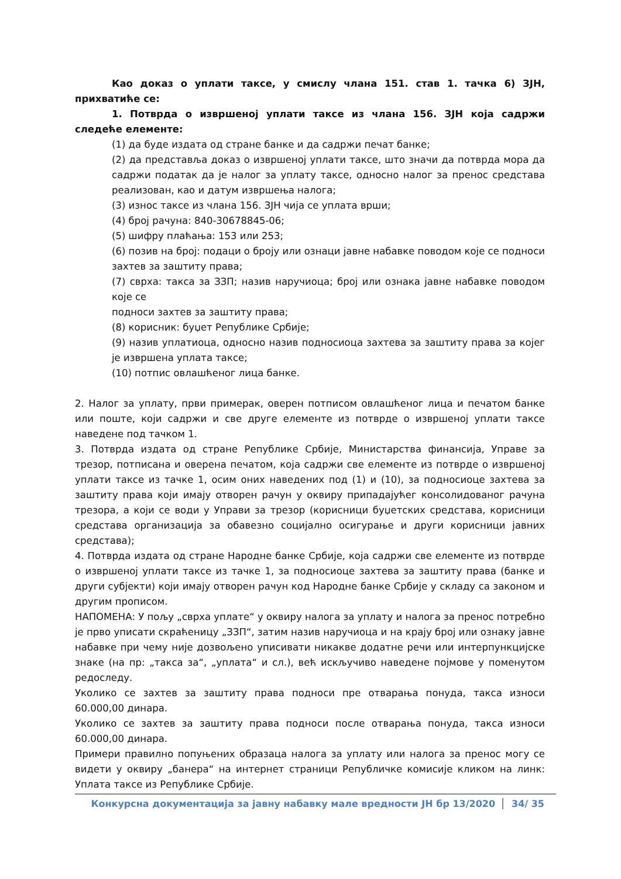Као доказ о уплати таксе, у смислу члана 151. став 1. тачка 6) ЗЈН, прихватиће се:
1. Потврда о извршеној уплати таксе из члана 156. ЗЈН која садржи следеће елементе:
(1) да буде издата од стране банке и да садржи печат банке;
(2) да представља доказ о извршеној уплати таксе, што значи да потврда мора да садржи податак да је налог за уплату таксе, односно налог за пренос средстава реализован, као и датум извршења налога;
(3) износ таксе из члана 156. ЗЈН чија се уплата врши;
(4) број рачуна: 840-30678845-06;
(5) шифру плаћања: 153 или 253;
(6) позив на број: подаци о броју или ознаци јавне набавке поводом које се подноси захтев за заштиту права;
(7) сврха: такса за ЗЗП; назив наручиоца; број или ознака јавне набавке поводом које се
подноси захтев за заштиту права;
(8) корисник: буџет Републике Србије;
(9) назив уплатиоца, односно назив подносиоца захтева за заштиту права за којег је извршена уплата таксе;
(10) потпис овлашћеног лица банке.
2. Налог за уплату, први примерак, оверен потписом овлашћеног лица и печатом банке или поште, који садржи и све друге елементе из потврде о извршеној уплати таксе наведене под тачком 1.
3. Потврда издата од стране Републике Србије, Министарства финансија, Управе за трезор, потписана и оверена печатом, која садржи све елементе из потврде о извршеној уплати таксе из тачке 1, осим оних наведених под (1) и (10), за подносиоце захтева за заштиту права који имају отворен рачун у оквиру припадајућег консолидованог рачуна трезора, а који се води у Управи за трезор (корисници буџетских средстава, корисници средстава организација за обавезно социјално осигурање и други корисници јавних средстава);
4. Потврда издата од стране Народне банке Србије, која садржи све елементе из потврде о извршеној уплати таксе из тачке 1, за подносиоце захтева за заштиту права (банке и други субјекти) који имају отворен рачун код Народне банке Србије у складу са законом и другим прописом.
НАПОМЕНА: У пољу „сврха уплате“ у оквиру налога за уплату и налога за пренос потребно је прво уписати скраћеницу „ЗЗП“, затим назив наручиоца и на крају број или ознаку јавне набавке при чему није дозвољено уписивати никакве додатне речи или интерпункцијске знаке (на пр: „такса за“, „уплата“ и сл.), већ искључиво наведене појмове у поменутом редоследу.
Уколико се захтев за заштиту права подноси пре отварања понуда, такса износи 60.000,00 динара.
Уколико се захтев за заштиту права подноси после отварања понуда, такса износи 60.000,00 динара.
Примери правилно попуњених образаца налога за уплату или налога за пренос могу се видети у оквиру „банера“ на интернет страници Републичке комисије кликом на линк: Уплата таксе из Републике Србије.
Конкурсна документација за јавну набавку мале вредности ЈН бр 13/2020 34/ 35